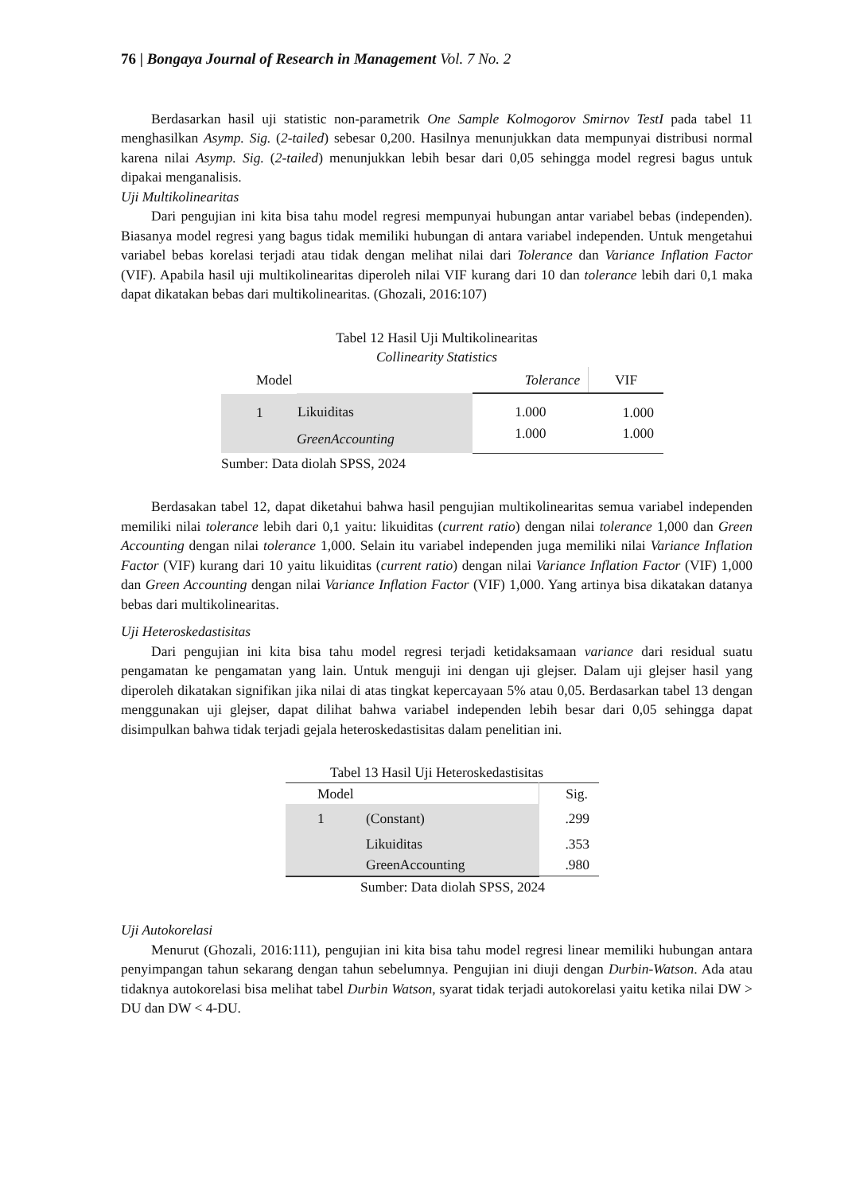76 | Bongaya Journal of Research in Management Vol. 7 No. 2
Berdasarkan hasil uji statistic non-parametrik One Sample Kolmogorov Smirnov TestI pada tabel 11 menghasilkan Asymp. Sig. (2-tailed) sebesar 0,200. Hasilnya menunjukkan data mempunyai distribusi normal karena nilai Asymp. Sig. (2-tailed) menunjukkan lebih besar dari 0,05 sehingga model regresi bagus untuk dipakai menganalisis.
Uji Multikolinearitas
Dari pengujian ini kita bisa tahu model regresi mempunyai hubungan antar variabel bebas (independen). Biasanya model regresi yang bagus tidak memiliki hubungan di antara variabel independen. Untuk mengetahui variabel bebas korelasi terjadi atau tidak dengan melihat nilai dari Tolerance dan Variance Inflation Factor (VIF). Apabila hasil uji multikolinearitas diperoleh nilai VIF kurang dari 10 dan tolerance lebih dari 0,1 maka dapat dikatakan bebas dari multikolinearitas. (Ghozali, 2016:107)
Tabel 12 Hasil Uji Multikolinearitas
Collinearity Statistics
| Model | | Tolerance | VIF |
| --- | --- | --- | --- |
| 1 | Likuiditas | 1.000 | 1.000 |
| | GreenAccounting | 1.000 | 1.000 |
Sumber: Data diolah SPSS, 2024
Berdasakan tabel 12, dapat diketahui bahwa hasil pengujian multikolinearitas semua variabel independen memiliki nilai tolerance lebih dari 0,1 yaitu: likuiditas (current ratio) dengan nilai tolerance 1,000 dan Green Accounting dengan nilai tolerance 1,000. Selain itu variabel independen juga memiliki nilai Variance Inflation Factor (VIF) kurang dari 10 yaitu likuiditas (current ratio) dengan nilai Variance Inflation Factor (VIF) 1,000 dan Green Accounting dengan nilai Variance Inflation Factor (VIF) 1,000. Yang artinya bisa dikatakan datanya bebas dari multikolinearitas.
Uji Heteroskedastisitas
Dari pengujian ini kita bisa tahu model regresi terjadi ketidaksamaan variance dari residual suatu pengamatan ke pengamatan yang lain. Untuk menguji ini dengan uji glejser. Dalam uji glejser hasil yang diperoleh dikatakan signifikan jika nilai di atas tingkat kepercayaan 5% atau 0,05. Berdasarkan tabel 13 dengan menggunakan uji glejser, dapat dilihat bahwa variabel independen lebih besar dari 0,05 sehingga dapat disimpulkan bahwa tidak terjadi gejala heteroskedastisitas dalam penelitian ini.
Tabel 13 Hasil Uji Heteroskedastisitas
| Model | | Sig. |
| 1 | (Constant) | .299 |
| | Likuiditas | .353 |
| | GreenAccounting | .980 |
Sumber: Data diolah SPSS, 2024
Uji Autokorelasi
Menurut (Ghozali, 2016:111), pengujian ini kita bisa tahu model regresi linear memiliki hubungan antara penyimpangan tahun sekarang dengan tahun sebelumnya. Pengujian ini diuji dengan Durbin-Watson. Ada atau tidaknya autokorelasi bisa melihat tabel Durbin Watson, syarat tidak terjadi autokorelasi yaitu ketika nilai DW > DU dan DW < 4-DU.